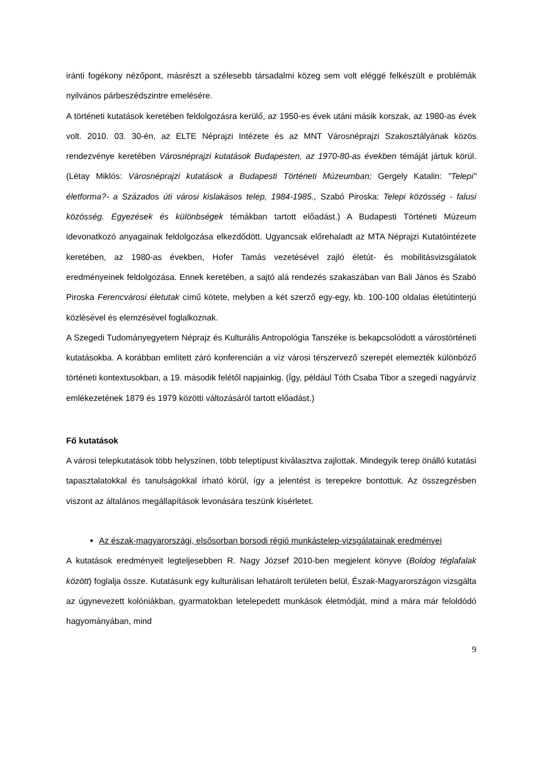iránti fogékony nézőpont, másrészt a szélesebb társadalmi közeg sem volt eléggé felkészült e problémák nyilvános párbeszédszintre emelésére.
A történeti kutatások keretében feldolgozásra kerülő, az 1950-es évek utáni másik korszak, az 1980-as évek volt. 2010. 03. 30-én, az ELTE Néprajzi Intézete és az MNT Városnéprajzi Szakosztályának közös rendezvénye keretében Városnéprajzi kutatások Budapesten, az 1970-80-as években témáját jártuk körül. (Létay Miklós: Városnéprajzi kutatások a Budapesti Történeti Múzeumban; Gergely Katalin: "Telepi" életforma?- a Százados úti városi kislakásos telep, 1984-1985., Szabó Piroska: Telepi közösség - falusi közösség. Egyezések és különbségek témákban tartott előadást.) A Budapesti Történeti Múzeum idevonatkozó anyagainak feldolgozása elkezdődött. Ugyancsak előrehaladt az MTA Néprajzi Kutatóintézete keretében, az 1980-as években, Hofer Tamás vezetésével zajló életút- és mobilitásvizsgálatok eredményeinek feldolgozása. Ennek keretében, a sajtó alá rendezés szakaszában van Bali János és Szabó Piroska Ferencvárosi életutak című kötete, melyben a két szerző egy-egy, kb. 100-100 oldalas életútinterjú közlésével és elemzésével foglalkoznak.
A Szegedi Tudományegyetem Néprajz és Kulturális Antropológia Tanszéke is bekapcsolódott a várostörténeti kutatásokba. A korábban említett záró konferencián a víz városi térszervező szerepét elemezték különböző történeti kontextusokban, a 19. második felétől napjainkig. (Így, például Tóth Csaba Tibor a szegedi nagyárvíz emlékezetének 1879 és 1979 közötti változásáról tartott előadást.)
Fő kutatások
A városi telepkutatások több helyszínen, több teleptípust kiválasztva zajlottak. Mindegyik terep önálló kutatási tapasztalatokkal és tanulságokkal írható körül, így a jelentést is terepekre bontottuk. Az összegzésben viszont az általános megállapítások levonására teszünk kísérletet.
Az észak-magyarországi, elsősorban borsodi régió munkástelep-vizsgálatainak eredményei
A kutatások eredményeit legteljesebben R. Nagy József 2010-ben megjelent könyve (Boldog téglafalak között) foglalja össze. Kutatásunk egy kulturálisan lehatárolt területen belül, Észak-Magyarországon vizsgálta az úgynevezett kolóniákban, gyarmatokban letelepedett munkások életmódját, mind a mára már feloldódó hagyományában, mind
9